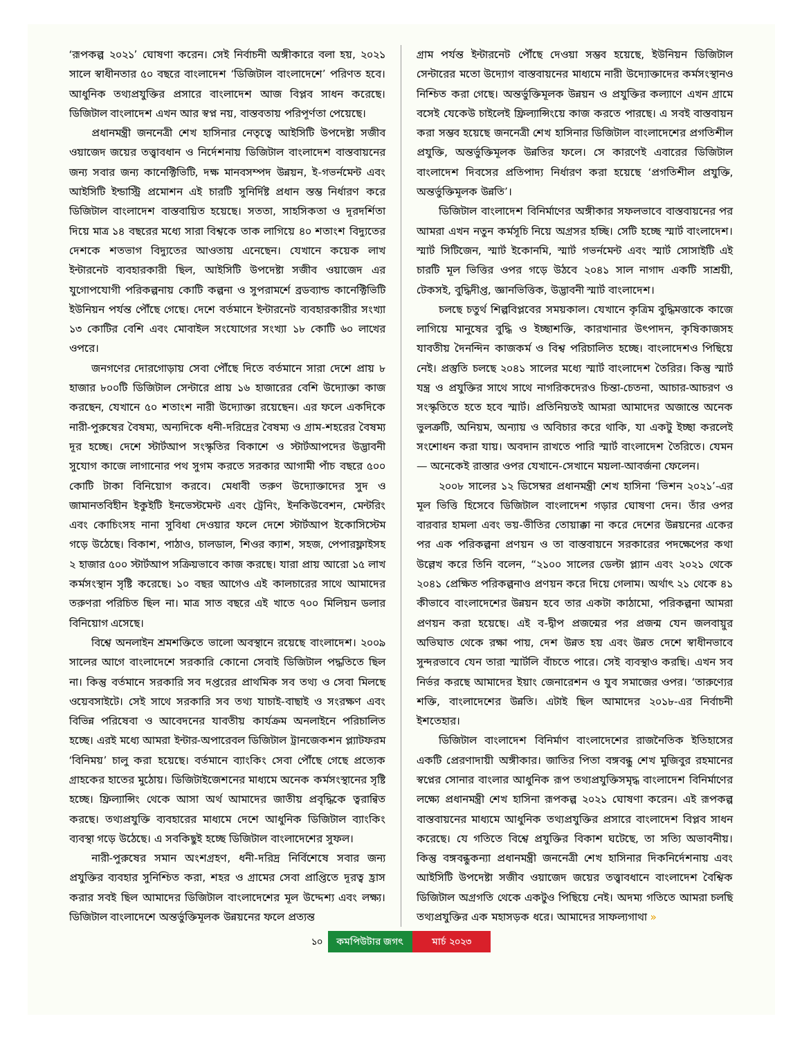‘রূপকল্প ২০২১’ ঘোষণা করেন। সেই নির্বাচনী অঙ্গীকারে বলা হয়, ২০২১ সালে স্বাধীনতার ৫০ বছরে বাংলাদেশ ‘ডিজিটাল বাংলাদেশে’ পরিণত হবে। আধুনিক তথ্যপ্রযুক্তির প্রসারে বাংলাদেশ আজ বিপ্লব সাধন করেছে। ডিজিটাল বাংলাদেশ এখন আর স্বপ্ন নয়, বাস্তবতায় পরিপূর্ণতা পেয়েছে।
প্রধানমন্ত্রী জননেত্রী শেখ হাসিনার নেতৃত্বে আইসিটি উপদেষ্টা সজীব ওয়াজেদ জয়ের তত্ত্বাবধান ও নির্দেশনায় ডিজিটাল বাংলাদেশ বাস্তবায়নের জন্য সবার জন্য কানেক্টিভিটি, দক্ষ মানবসম্পদ উন্নয়ন, ই-গভর্নমেন্ট এবং আইসিটি ইন্ডাস্ট্রি প্রমোশন এই চারটি সুনির্দিষ্ট প্রধান স্তম্ভ নির্ধারণ করে ডিজিটাল বাংলাদেশ বাস্তবায়িত হয়েছে। সততা, সাহসিকতা ও দূরদর্শিতা দিয়ে মাত্র ১৪ বছরের মধ্যে সারা বিশ্বকে তাক লাগিয়ে ৪০ শতাংশ বিদ্যুতের দেশকে শতভাগ বিদ্যুতের আওতায় এনেছেন। যেখানে কয়েক লাখ ইন্টারনেট ব্যবহারকারী ছিল, আইসিটি উপদেষ্টা সজীব ওয়াজেদ এর যুগোপযোগী পরিকল্পনায় কোটি কল্পনা ও সুপরামর্শে ব্রডব্যান্ড কানেক্টিভিটি ইউনিয়ন পর্যন্ত পৌঁছে গেছে। দেশে বর্তমানে ইন্টারনেট ব্যবহারকারীর সংখ্যা ১৩ কোটির বেশি এবং মোবাইল সংযোগের সংখ্যা ১৮ কোটি ৬০ লাখের ওপরে।
জনগণের দোরগোড়ায় সেবা পৌঁছে দিতে বর্তমানে সারা দেশে প্রায় ৮ হাজার ৮০০টি ডিজিটাল সেন্টারে প্রায় ১৬ হাজারের বেশি উদ্যোক্তা কাজ করছেন, যেখানে ৫০ শতাংশ নারী উদ্যোক্তা রয়েছেন। এর ফলে একদিকে নারী-পুরুষের বৈষম্য, অন্যদিকে ধনী-দরিদ্রের বৈষম্য ও গ্রাম-শহরের বৈষম্য দূর হচ্ছে। দেশে স্টার্টআপ সংস্কৃতির বিকাশে ও স্টার্টআপদের উদ্ভাবনী সুযোগ কাজে লাগানোর পথ সুগম করতে সরকার আগামী পাঁচ বছরে ৫০০ কোটি টাকা বিনিয়োগ করবে। মেধাবী তরুণ উদ্যোক্তাদের সুদ ও জামানতবিহীন ইকুইটি ইনভেস্টমেন্ট এবং ট্রেনিং, ইনকিউবেশন, মেন্টরিং এবং কোচিংসহ নানা সুবিধা দেওয়ার ফলে দেশে স্টার্টআপ ইকোসিস্টেম গড়ে উঠেছে। বিকাশ, পাঠাও, চালডাল, শিওর ক্যাশ, সহজ, পেপারফ্লাইসহ ২ হাজার ৫০০ স্টার্টআপ সক্রিয়ভাবে কাজ করছে। যারা প্রায় আরো ১৫ লাখ কর্মসংস্থান সৃষ্টি করেছে। ১০ বছর আগেও এই কালচারের সাথে আমাদের তরুণরা পরিচিত ছিল না। মাত্র সাত বছরে এই খাতে ৭০০ মিলিয়ন ডলার বিনিয়োগ এসেছে।
বিশ্বে অনলাইন শ্রমশক্তিতে ভালো অবস্থানে রয়েছে বাংলাদেশ। ২০০৯ সালের আগে বাংলাদেশে সরকারি কোনো সেবাই ডিজিটাল পদ্ধতিতে ছিল না। কিন্তু বর্তমানে সরকারি সব দপ্তরের প্রাথমিক সব তথ্য ও সেবা মিলছে ওয়েবসাইটে। সেই সাথে সরকারি সব তথ্য যাচাই-বাছাই ও সংরক্ষণ এবং বিভিন্ন পরিষেবা ও আবেদনের যাবতীয় কার্যক্রম অনলাইনে পরিচালিত হচ্ছে। এরই মধ্যে আমরা ইন্টার-অপারেবল ডিজিটাল ট্রানজেকশন প্ল্যাটফরম ‘বিনিময়’ চালু করা হয়েছে। বর্তমানে ব্যাংকিং সেবা পৌঁছে গেছে প্রত্যেক গ্রাহকের হাতের মুঠোয়। ডিজিটাইজেশনের মাধ্যমে অনেক কর্মসংস্থানের সৃষ্টি হচ্ছে। ফ্রিল্যান্সিং থেকে আসা অর্থ আমাদের জাতীয় প্রবৃদ্ধিকে ত্বরান্বিত করছে। তথ্যপ্রযুক্তি ব্যবহারের মাধ্যমে দেশে আধুনিক ডিজিটাল ব্যাংকিং ব্যবস্থা গড়ে উঠেছে। এ সবকিছুই হচ্ছে ডিজিটাল বাংলাদেশের সুফল।
নারী-পুরুষের সমান অংশগ্রহণ, ধনী-দরিদ্র নির্বিশেষে সবার জন্য প্রযুক্তির ব্যবহার সুনিশ্চিত করা, শহর ও গ্রামের সেবা প্রাপ্তিতে দূরত্ব হ্রাস করার সবই ছিল আমাদের ডিজিটাল বাংলাদেশের মূল উদ্দেশ্য এবং লক্ষ্য। ডিজিটাল বাংলাদেশে অন্তর্ভুক্তিমূলক উন্নয়নের ফলে প্রত্যন্ত
গ্রাম পর্যন্ত ইন্টারনেট পৌঁছে দেওয়া সম্ভব হয়েছে, ইউনিয়ন ডিজিটাল সেন্টারের মতো উদ্যোগ বাস্তবায়নের মাধ্যমে নারী উদ্যোক্তাদের কর্মসংস্থানও নিশ্চিত করা গেছে। অন্তর্ভুক্তিমূলক উন্নয়ন ও প্রযুক্তির কল্যাণে এখন গ্রামে বসেই যেকেউ চাইলেই ফ্রিল্যান্সিংয়ে কাজ করতে পারছে। এ সবই বাস্তবায়ন করা সম্ভব হয়েছে জননেত্রী শেখ হাসিনার ডিজিটাল বাংলাদেশের প্রগতিশীল প্রযুক্তি, অন্তর্ভুক্তিমূলক উন্নতির ফলে। সে কারণেই এবারের ডিজিটাল বাংলাদেশ দিবসের প্রতিপাদ্য নির্ধারণ করা হয়েছে ‘প্রগতিশীল প্রযুক্তি, অন্তর্ভুক্তিমূলক উন্নতি’।
ডিজিটাল বাংলাদেশ বিনির্মাণের অঙ্গীকার সফলভাবে বাস্তবায়নের পর আমরা এখন নতুন কর্মসূচি নিয়ে অগ্রসর হচ্ছি। সেটি হচ্ছে স্মার্ট বাংলাদেশ। স্মার্ট সিটিজেন, স্মার্ট ইকোনমি, স্মার্ট গভর্নমেন্ট এবং স্মার্ট সোসাইটি এই চারটি মূল ভিত্তির ওপর গড়ে উঠবে ২০৪১ সাল নাগাদ একটি সাশ্রয়ী, টেকসই, বুদ্ধিদীপ্ত, জ্ঞানভিত্তিক, উদ্ভাবনী স্মার্ট বাংলাদেশ।
চলছে চতুর্থ শিল্পবিপ্লবের সময়কাল। যেখানে কৃত্রিম বুদ্ধিমত্তাকে কাজে লাগিয়ে মানুষের বুদ্ধি ও ইচ্ছাশক্তি, কারখানার উৎপাদন, কৃষিকাজসহ যাবতীয় দৈনন্দিন কাজকর্ম ও বিশ্ব পরিচালিত হচ্ছে। বাংলাদেশও পিছিয়ে নেই। প্রস্তুতি চলছে ২০৪১ সালের মধ্যে স্মার্ট বাংলাদেশ তৈরির। কিন্তু স্মার্ট যন্ত্র ও প্রযুক্তির সাথে সাথে নাগরিকদেরও চিন্তা-চেতনা, আচার-আচরণ ও সংস্কৃতিতে হতে হবে স্মার্ট। প্রতিনিয়তই আমরা আমাদের অজান্তে অনেক ভুলত্রুটি, অনিয়ম, অন্যায় ও অবিচার করে থাকি, যা একটু ইচ্ছা করলেই সংশোধন করা যায়। অবদান রাখতে পারি স্মার্ট বাংলাদেশ তৈরিতে। যেমন— অনেকেই রাস্তার ওপর যেখানে-সেখানে ময়লা-আবর্জনা ফেলেন।
২০০৮ সালের ১২ ডিসেম্বর প্রধানমন্ত্রী শেখ হাসিনা ‘ভিশন ২০২১’-এর মূল ভিত্তি হিসেবে ডিজিটাল বাংলাদেশ গড়ার ঘোষণা দেন। তাঁর ওপর বারবার হামলা এবং ভয়-ভীতির তোয়াক্কা না করে দেশের উন্নয়নের একের পর এক পরিকল্পনা প্রণয়ন ও তা বাস্তবায়নে সরকারের পদক্ষেপের কথা উল্লেখ করে তিনি বলেন, “২১০০ সালের ডেল্টা প্ল্যান এবং ২০২১ থেকে ২০৪১ প্রেক্ষিত পরিকল্পনাও প্রণয়ন করে দিয়ে গেলাম। অর্থাৎ ২১ থেকে ৪১ কীভাবে বাংলাদেশের উন্নয়ন হবে তার একটা কাঠামো, পরিকল্পনা আমরা প্রণয়ন করা হয়েছে। এই ব-দ্বীপ প্রজন্মের পর প্রজন্ম যেন জলবায়ুর অভিঘাত থেকে রক্ষা পায়, দেশ উন্নত হয় এবং উন্নত দেশে স্বাধীনভাবে সুন্দরভাবে যেন তারা স্মার্টলি বাঁচতে পারে। সেই ব্যবস্থাও করছি। এখন সব নির্ভর করছে আমাদের ইয়াং জেনারেশন ও যুব সমাজের ওপর। ‘তারুণ্যের শক্তি, বাংলাদেশের উন্নতি। এটাই ছিল আমাদের ২০১৮-এর নির্বাচনী ইশতেহার।
ডিজিটাল বাংলাদেশ বিনির্মাণ বাংলাদেশের রাজনৈতিক ইতিহাসের একটি প্রেরণাদায়ী অঙ্গীকার। জাতির পিতা বঙ্গবন্ধু শেখ মুজিবুর রহমানের স্বপ্নের সোনার বাংলার আধুনিক রূপ তথ্যপ্রযুক্তিসমৃদ্ধ বাংলাদেশ বিনির্মাণের লক্ষ্যে প্রধানমন্ত্রী শেখ হাসিনা রূপকল্প ২০২১ ঘোষণা করেন। এই রূপকল্প বাস্তবায়নের মাধ্যমে আধুনিক তথ্যপ্রযুক্তির প্রসারে বাংলাদেশ বিপ্লব সাধন করেছে। যে গতিতে বিশ্বে প্রযুক্তির বিকাশ ঘটেছে, তা সত্যি অভাবনীয়। কিন্তু বঙ্গবন্ধুকন্যা প্রধানমন্ত্রী জননেত্রী শেখ হাসিনার দিকনির্দেশনায় এবং আইসিটি উপদেষ্টা সজীব ওয়াজেদ জয়ের তত্ত্বাবধানে বাংলাদেশ বৈশ্বিক ডিজিটাল অগ্রগতি থেকে একটুও পিছিয়ে নেই। অদম্য গতিতে আমরা চলছি তথ্যপ্রযুক্তির এক মহাসড়ক ধরে। আমাদের সাফল্যগাথা »
১০ কমপিউটার জগৎ মার্চ ২০২৩